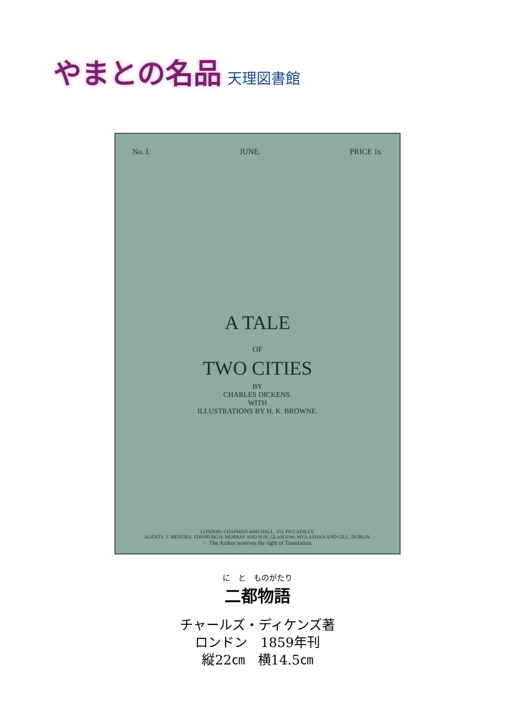やまとの名品 天理図書館
No. I. JUNE. PRICE 1s.
A TALE
OF
TWO CITIES
BY
CHARLES DICKENS.
WITH
ILLUSTRATIONS BY H. K. BROWNE.
LONDON: CHAPMAN AND HALL, 193, PICCADILLY.
AGENTS: J. MENZIES, EDINBURGH; MURRAY AND SON, GLASGOW; M'GLASHAN AND GILL, DUBLIN.
☞ The Author reserves the right of Translation.
に　と　ものがたり
二都物語
チャールズ・ディケンズ著
ロンドン　1859年刊
縦22㎝　横14.5㎝